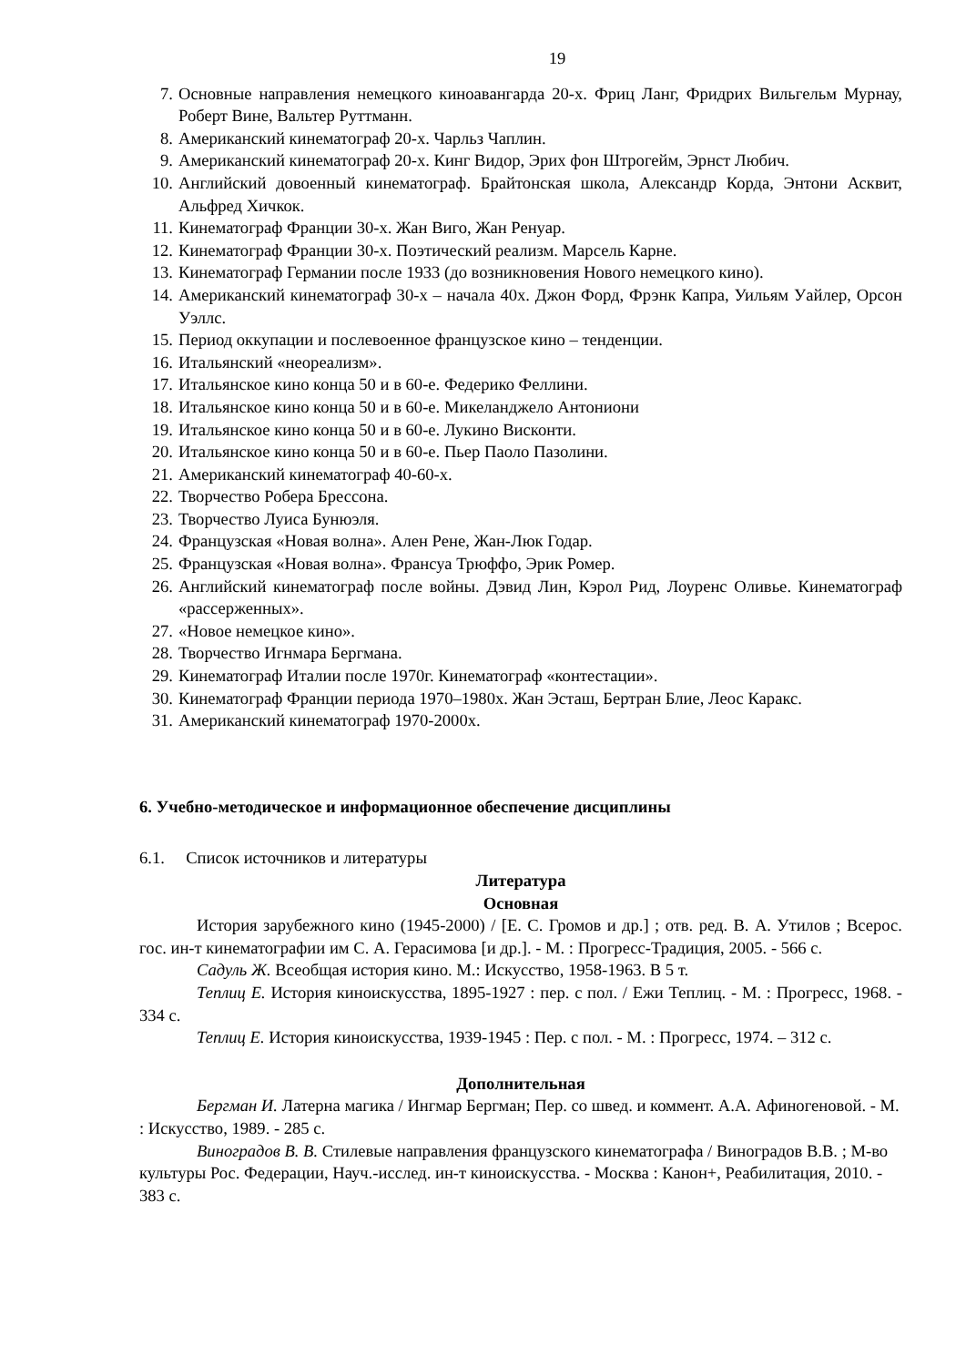19
7. Основные направления немецкого киноавангарда 20-х. Фриц Ланг, Фридрих Вильгельм Мурнау, Роберт Вине, Вальтер Руттманн.
8. Американский кинематограф 20-х. Чарльз Чаплин.
9. Американский кинематограф 20-х. Кинг Видор, Эрих фон Штрогейм, Эрнст Любич.
10. Английский довоенный кинематограф. Брайтонская школа, Александр Корда, Энтони Асквит, Альфред Хичкок.
11. Кинематограф Франции 30-х. Жан Виго, Жан Ренуар.
12. Кинематограф Франции 30-х. Поэтический реализм. Марсель Карне.
13. Кинематограф Германии после 1933 (до возникновения Нового немецкого кино).
14. Американский кинематограф 30-х – начала 40х. Джон Форд, Фрэнк Капра, Уильям Уайлер, Орсон Уэллс.
15. Период оккупации и послевоенное французское кино – тенденции.
16. Итальянский «неореализм».
17. Итальянское кино конца 50 и в 60-е. Федерико Феллини.
18. Итальянское кино конца 50 и в 60-е. Микеланджело Антониони
19. Итальянское кино конца 50 и в 60-е. Лукино Висконти.
20. Итальянское кино конца 50 и в 60-е. Пьер Паоло Пазолини.
21. Американский кинематограф 40-60-х.
22. Творчество Робера Брессона.
23. Творчество Луиса Бунюэля.
24. Французская «Новая волна». Ален Рене, Жан-Люк Годар.
25. Французская «Новая волна». Франсуа Трюффо, Эрик Ромер.
26. Английский кинематограф после войны. Дэвид Лин, Кэрол Рид, Лоуренс Оливье. Кинематограф «рассерженных».
27. «Новое немецкое кино».
28. Творчество Игнмара Бергмана.
29. Кинематограф Италии после 1970г. Кинематограф «контестации».
30. Кинематограф Франции периода 1970–1980х. Жан Эсташ, Бертран Блие, Леос Каракс.
31. Американский кинематограф 1970-2000х.
6. Учебно-методическое и информационное обеспечение дисциплины
6.1. Список источников и литературы
Литература
Основная
История зарубежного кино (1945-2000) / [Е. С. Громов и др.] ; отв. ред. В. А. Утилов ; Всерос. гос. ин-т кинематографии им С. А. Герасимова [и др.]. - М. : Прогресс-Традиция, 2005. - 566 с.
Садуль Ж. Всеобщая история кино. М.: Искусство, 1958-1963. В 5 т.
Теплиц Е. История киноискусства, 1895-1927 : пер. с пол. / Ежи Теплиц. - М. : Прогресс, 1968. - 334 с.
Теплиц Е. История киноискусства, 1939-1945 : Пер. с пол. - М. : Прогресс, 1974. – 312 с.
Дополнительная
Бергман И. Латерна магика / Ингмар Бергман; Пер. со швед. и коммент. А.А. Афиногеновой. - М. : Искусство, 1989. - 285 с.
Виноградов В. В. Стилевые направления французского кинематографа / Виноградов В.В. ; М-во культуры Рос. Федерации, Науч.-исслед. ин-т киноискусства. - Москва : Канон+, Реабилитация, 2010. - 383 с.